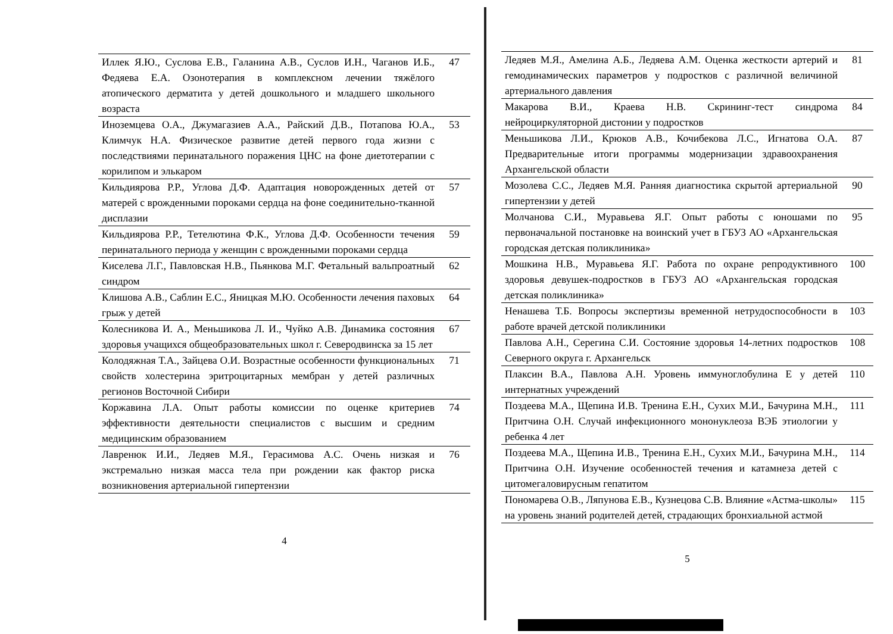| Иллек Я.Ю., Суслова Е.В., Галанина А.В., Суслов И.Н., Чаганов И.Б., Федяева Е.А. Озонотерапия в комплексном лечении тяжёлого атопического дерматита у детей дошкольного и младшего школьного возраста | 47 |
| Иноземцева О.А., Джумагазиев А.А., Райский Д.В., Потапова Ю.А., Климчук Н.А. Физическое развитие детей первого года жизни с последствиями перинатального поражения ЦНС на фоне диетотерапии с корилипом и элькаром | 53 |
| Кильдиярова Р.Р., Углова Д.Ф. Адаптация новорожденных детей от матерей с врожденными пороками сердца на фоне соединительно-тканной дисплазии | 57 |
| Кильдиярова Р.Р., Тетелютина Ф.К., Углова Д.Ф. Особенности течения перинатального периода у женщин с врожденными пороками сердца | 59 |
| Киселева Л.Г., Павловская Н.В., Пьянкова М.Г. Фетальный вальпроатный синдром | 62 |
| Клишова А.В., Саблин Е.С., Яницкая М.Ю. Особенности лечения паховых грыж у детей | 64 |
| Колесникова И. А., Меньшикова Л. И., Чуйко А.В. Динамика состояния здоровья учащихся общеобразовательных школ г. Северодвинска за 15 лет | 67 |
| Колодяжная Т.А., Зайцева О.И. Возрастные особенности функциональных свойств холестерина эритроцитарных мембран у детей различных регионов Восточной Сибири | 71 |
| Коржавина Л.А. Опыт работы комиссии по оценке критериев эффективности деятельности специалистов с высшим и средним медицинским образованием | 74 |
| Лавренюк И.И., Ледяев М.Я., Герасимова А.С. Очень низкая и экстремально низкая масса тела при рождении как фактор риска возникновения артериальной гипертензии | 76 |
4
| Ледяев М.Я., Амелина А.Б., Ледяева А.М. Оценка жесткости артерий и гемодинамических параметров у подростков с различной величиной артериального давления | 81 |
| Макарова В.И., Краева Н.В. Скрининг-тест синдрома нейроциркуляторной дистонии у подростков | 84 |
| Меньшикова Л.И., Крюков А.В., Кочибекова Л.С., Игнатова О.А. Предварительные итоги программы модернизации здравоохранения Архангельской области | 87 |
| Мозолева С.С., Ледяев М.Я. Ранняя диагностика скрытой артериальной гипертензии у детей | 90 |
| Молчанова С.И., Муравьева Я.Г. Опыт работы с юношами по первоначальной постановке на воинский учет в ГБУЗ АО «Архангельская городская детская поликлиника» | 95 |
| Мошкина Н.В., Муравьева Я.Г. Работа по охране репродуктивного здоровья девушек-подростков в ГБУЗ АО «Архангельская городская детская поликлиника» | 100 |
| Ненашева Т.Б. Вопросы экспертизы временной нетрудоспособности в работе врачей детской поликлиники | 103 |
| Павлова А.Н., Серегина С.И. Состояние здоровья 14-летних подростков Северного округа г. Архангельск | 108 |
| Плаксин В.А., Павлова А.Н. Уровень иммуноглобулина Е у детей интернатных учреждений | 110 |
| Поздеева М.А., Щепина И.В. Тренина Е.Н., Сухих М.И., Бачурина М.Н., Притчина О.Н. Случай инфекционного мононуклеоза ВЭБ этиологии у ребенка 4 лет | 111 |
| Поздеева М.А., Щепина И.В., Тренина Е.Н., Сухих М.И., Бачурина М.Н., Притчина О.Н. Изучение особенностей течения и катамнеза детей с цитомегаловирусным гепатитом | 114 |
| Пономарева О.В., Ляпунова Е.В., Кузнецова С.В. Влияние «Астма-школы» на уровень знаний родителей детей, страдающих бронхиальной астмой | 115 |
5